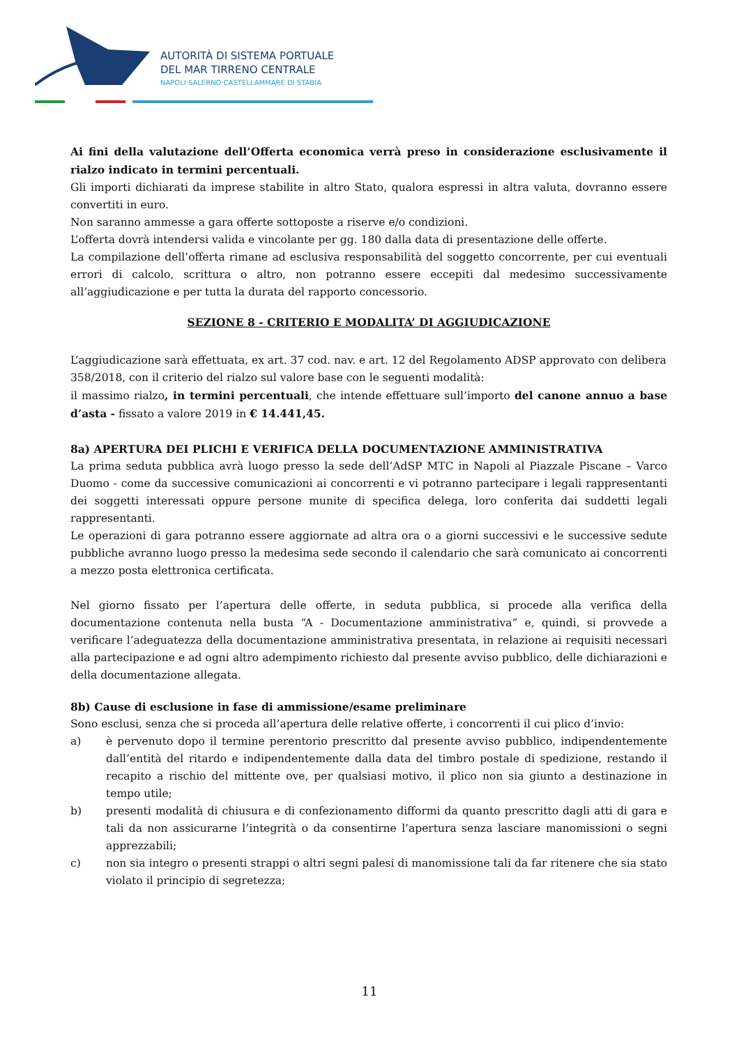AUTORITÀ DI SISTEMA PORTUALE
DEL MAR TIRRENO CENTRALE
NAPOLI·SALERNO·CASTELLAMMARE DI STABIA
Ai fini della valutazione dell’Offerta economica verrà preso in considerazione esclusivamente il rialzo indicato in termini percentuali.
Gli importi dichiarati da imprese stabilite in altro Stato, qualora espressi in altra valuta, dovranno essere convertiti in euro.
Non saranno ammesse a gara offerte sottoposte a riserve e/o condizioni.
L’offerta dovrà intendersi valida e vincolante per gg. 180 dalla data di presentazione delle offerte.
La compilazione dell’offerta rimane ad esclusiva responsabilità del soggetto concorrente, per cui eventuali errori di calcolo, scrittura o altro, non potranno essere eccepiti dal medesimo successivamente all’aggiudicazione e per tutta la durata del rapporto concessorio.
SEZIONE 8 - CRITERIO E MODALITA’ DI AGGIUDICAZIONE
L’aggiudicazione sarà effettuata, ex art. 37 cod. nav. e art. 12 del Regolamento ADSP approvato con delibera 358/2018, con il criterio del rialzo sul valore base con le seguenti modalità:
il massimo rialzo, in termini percentuali, che intende effettuare sull’importo del canone annuo a base d’asta - fissato a valore 2019 in € 14.441,45.
8a) APERTURA DEI PLICHI E VERIFICA DELLA DOCUMENTAZIONE AMMINISTRATIVA
La prima seduta pubblica avrà luogo presso la sede dell’AdSP MTC in Napoli al Piazzale Piscane – Varco Duomo - come da successive comunicazioni ai concorrenti e vi potranno partecipare i legali rappresentanti dei soggetti interessati oppure persone munite di specifica delega, loro conferita dai suddetti legali rappresentanti.
Le operazioni di gara potranno essere aggiornate ad altra ora o a giorni successivi e le successive sedute pubbliche avranno luogo presso la medesima sede secondo il calendario che sarà comunicato ai concorrenti a mezzo posta elettronica certificata.
Nel giorno fissato per l’apertura delle offerte, in seduta pubblica, si procede alla verifica della documentazione contenuta nella busta “A - Documentazione amministrativa” e, quindi, si provvede a verificare l’adeguatezza della documentazione amministrativa presentata, in relazione ai requisiti necessari alla partecipazione e ad ogni altro adempimento richiesto dal presente avviso pubblico, delle dichiarazioni e della documentazione allegata.
8b) Cause di esclusione in fase di ammissione/esame preliminare
Sono esclusi, senza che si proceda all’apertura delle relative offerte, i concorrenti il cui plico d’invio:
a) è pervenuto dopo il termine perentorio prescritto dal presente avviso pubblico, indipendentemente dall’entità del ritardo e indipendentemente dalla data del timbro postale di spedizione, restando il recapito a rischio del mittente ove, per qualsiasi motivo, il plico non sia giunto a destinazione in tempo utile;
b) presenti modalità di chiusura e di confezionamento difformi da quanto prescritto dagli atti di gara e tali da non assicurarne l’integrità o da consentirne l’apertura senza lasciare manomissioni o segni apprezzabili;
c) non sia integro o presenti strappi o altri segni palesi di manomissione tali da far ritenere che sia stato violato il principio di segretezza;
11